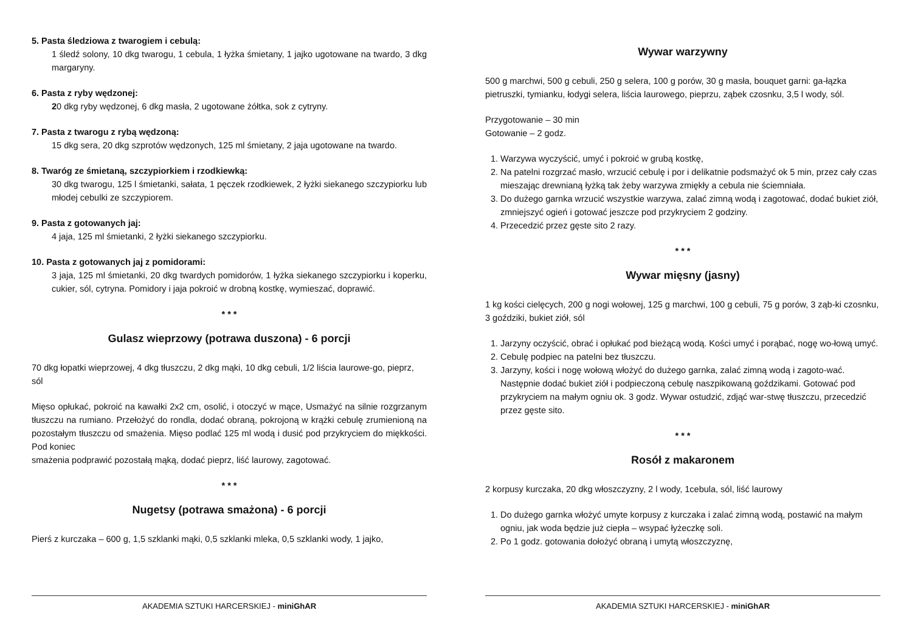5. Pasta śledziowa z twarogiem i cebulą:
1 śledź solony, 10 dkg twarogu, 1 cebula, 1 łyżka śmietany, 1 jajko ugotowane na twardo, 3 dkg margaryny.
6. Pasta z ryby wędzonej:
20 dkg ryby wędzonej, 6 dkg masła, 2 ugotowane żółtka, sok z cytryny.
7. Pasta z twarogu z rybą wędzoną:
15 dkg sera, 20 dkg szprotów wędzonych, 125 ml śmietany, 2 jaja ugotowane na twardo.
8. Twaróg ze śmietaną, szczypiorkiem i rzodkiewką:
30 dkg twarogu, 125 l śmietanki, sałata, 1 pęczek rzodkiewek, 2 łyżki siekanego szczypiorku lub młodej cebulki ze szczypiorem.
9. Pasta z gotowanych jaj:
4 jaja, 125 ml śmietanki, 2 łyżki siekanego szczypiorku.
10. Pasta z gotowanych jaj z pomidorami:
3 jaja, 125 ml śmietanki, 20 dkg twardych pomidorów, 1 łyżka siekanego szczypiorku i koperku, cukier, sól, cytryna. Pomidory i jaja pokroić w drobną kostkę, wymieszać, doprawić.
* * *
Gulasz wieprzowy (potrawa duszona) - 6 porcji
70 dkg łopatki wieprzowej, 4 dkg tłuszczu, 2 dkg mąki, 10 dkg cebuli, 1/2 liścia laurowe-go, pieprz, sól
Mięso opłukać, pokroić na kawałki 2x2 cm, osolić, i otoczyć w mące, Usmażyć na silnie rozgrzanym tłuszczu na rumiano. Przełożyć do rondla, dodać obraną, pokrojoną w krążki cebulę zrumienioną na pozostałym tłuszczu od smażenia. Mięso podlać 125 ml wodą i dusić pod przykryciem do miękkości. Pod koniec
smażenia podprawić pozostałą mąką, dodać pieprz, liść laurowy, zagotować.
* * *
Nugetsy (potrawa smażona) - 6 porcji
Pierś z kurczaka – 600 g, 1,5 szklanki mąki, 0,5 szklanki mleka, 0,5 szklanki wody, 1 jajko,
AKADEMIA SZTUKI HARCERSKIEJ - miniGhAR
Wywar warzywny
500 g marchwi, 500 g cebuli, 250 g selera, 100 g porów, 30 g masła, bouquet garni: ga-łązka pietruszki, tymianku, łodygi selera, liścia laurowego, pieprzu, ząbek czosnku, 3,5 l wody, sól.
Przygotowanie – 30 min
Gotowanie – 2 godz.
1. Warzywa wyczyścić, umyć i pokroić w grubą kostkę,
2. Na patelni rozgrzać masło, wrzucić cebulę i por i delikatnie podsmażyć ok 5 min, przez cały czas mieszając drewnianą łyżką tak żeby warzywa zmiękły a cebula nie ściemniała.
3. Do dużego garnka wrzucić wszystkie warzywa, zalać zimną wodą i zagotować, dodać bukiet ziół, zmniejszyć ogień i gotować jeszcze pod przykryciem 2 godziny.
4. Przecedzić przez gęste sito 2 razy.
* * *
Wywar mięsny (jasny)
1 kg kości cielęcych, 200 g nogi wołowej, 125 g marchwi, 100 g cebuli, 75 g porów, 3 ząb-ki czosnku, 3 goździki, bukiet ziół, sól
1. Jarzyny oczyścić, obrać i opłukać pod bieżącą wodą. Kości umyć i porąbać, nogę wo-łową umyć.
2. Cebulę podpiec na patelni bez tłuszczu.
3. Jarzyny, kości i nogę wołową włożyć do dużego garnka, zalać zimną wodą i zagoto-wać. Następnie dodać bukiet ziół i podpieczoną cebulę naszpikowaną goździkami. Gotować pod przykryciem na małym ogniu ok. 3 godz. Wywar ostudzić, zdjąć war-stwę tłuszczu, przecedzić przez gęste sito.
* * *
Rosół z makaronem
2 korpusy kurczaka, 20 dkg włoszczyzny, 2 l wody, 1cebula, sól, liść laurowy
1. Do dużego garnka włożyć umyte korpusy z kurczaka i zalać zimną wodą, postawić na małym ogniu, jak woda będzie już ciepła – wsypać łyżeczkę soli.
2. Po 1 godz. gotowania dołożyć obraną i umytą włoszczyznę,
AKADEMIA SZTUKI HARCERSKIEJ - miniGhAR